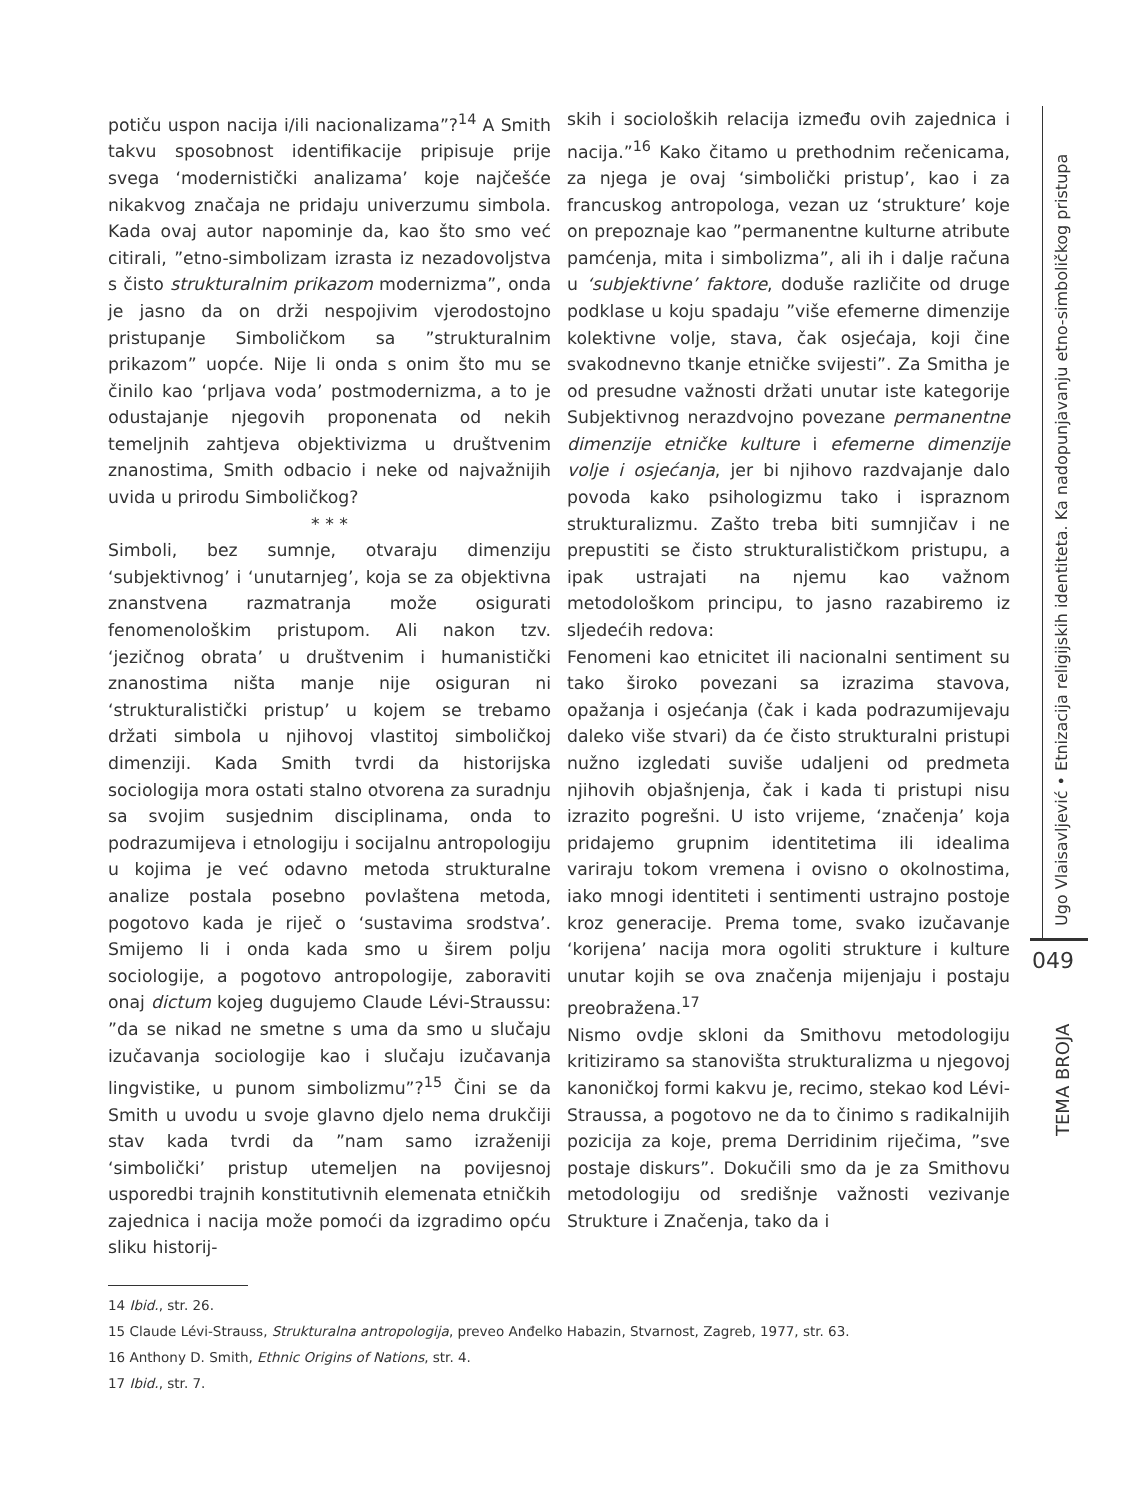potiču uspon nacija i/ili nacionalizama”?<sup>14</sup> A Smith takvu sposobnost identifikacije pripisuje prije svega ‘modernistički analizama’ koje najčešće nikakvog značaja ne pridaju univerzumu simbola. Kada ovaj autor napominje da, kao što smo već citirali, ”etno-simbolizam izrasta iz nezadovoljstva s čisto strukturalnim prikazom modernizma”, onda je jasno da on drži nespojivim vjerodostojno pristupanje Simboličkom sa ”strukturalnim prikazom” uopće. Nije li onda s onim što mu se činilo kao ‘prljava voda’ postmodernizma, a to je odustajanje njegovih proponenata od nekih temeljnih zahtjeva objektivizma u društvenim znanostima, Smith odbacio i neke od najvažnijih uvida u prirodu Simboličkog?
* * *
Simboli, bez sumnje, otvaraju dimenziju ‘subjektivnog’ i ‘unutarnjeg’, koja se za objektivna znanstvena razmatranja može osigurati fenomenološkim pristupom. Ali nakon tzv. ‘jezičnog obrata’ u društvenim i humanistički znanostima ništa manje nije osiguran ni ‘strukturalistički pristup’ u kojem se trebamo držati simbola u njihovoj vlastitoj simboličkoj dimenziji. Kada Smith tvrdi da historijska sociologija mora ostati stalno otvorena za suradnju sa svojim susjednim disciplinama, onda to podrazumijeva i etnologiju i socijalnu antropologiju u kojima je već odavno metoda strukturalne analize postala posebno povlaštena metoda, pogotovo kada je riječ o ‘sustavima srodstva’. Smijemo li i onda kada smo u širem polju sociologije, a pogotovo antropologije, zaboraviti onaj dictum kojeg dugujemo Claude Lévi-Straussu: ”da se nikad ne smetne s uma da smo u slučaju izučavanja sociologije kao i slučaju izučavanja lingvistike, u punom simbolizmu”?<sup>15</sup> Čini se da Smith u uvodu u svoje glavno djelo nema drukčiji stav kada tvrdi da ”nam samo izraženiji ‘simbolički’ pristup utemeljen na povijesnoj usporedbi trajnih konstitutivnih elemenata etničkih zajednica i nacija može pomoći da izgradimo opću sliku historij-
skih i socioloških relacija između ovih zajednica i nacija.”<sup>16</sup> Kako čitamo u prethodnim rečenicama, za njega je ovaj ‘simbolički pristup’, kao i za francuskog antropologa, vezan uz ‘strukture’ koje on prepoznaje kao ”permanentne kulturne atribute pamćenja, mita i simbolizma”, ali ih i dalje računa u ‘subjektivne’ faktore, doduše različite od druge podklase u koju spadaju ”više efemerne dimenzije kolektivne volje, stava, čak osjećaja, koji čine svakodnevno tkanje etničke svijesti”. Za Smitha je od presudne važnosti držati unutar iste kategorije Subjektivnog nerazdvojno povezane permanentne dimenzije etničke kulture i efemerne dimenzije volje i osjećanja, jer bi njihovo razdvajanje dalo povoda kako psihologizmu tako i ispraznom strukturalizmu. Zašto treba biti sumnjičav i ne prepustiti se čisto strukturalističkom pristupu, a ipak ustrajati na njemu kao važnom metodološkom principu, to jasno razabiremo iz sljedećih redova:
Fenomeni kao etnicitet ili nacionalni sentiment su tako široko povezani sa izrazima stavova, opažanja i osjećanja (čak i kada podrazumijevaju daleko više stvari) da će čisto strukturalni pristupi nužno izgledati suviše udaljeni od predmeta njihovih objašnjenja, čak i kada ti pristupi nisu izrazito pogrešni. U isto vrijeme, ‘značenja’ koja pridajemo grupnim identitetima ili idealima variraju tokom vremena i ovisno o okolnostima, iako mnogi identiteti i sentimenti ustrajno postoje kroz generacije. Prema tome, svako izučavanje ‘korijena’ nacija mora ogoliti strukture i kulture unutar kojih se ova značenja mijenjaju i postaju preobražena.<sup>17</sup>
Nismo ovdje skloni da Smithovu metodologiju kritiziramo sa stanovišta strukturalizma u njegovoj kanoničkoj formi kakvu je, recimo, stekao kod Lévi-Straussa, a pogotovo ne da to činimo s radikalnijih pozicija za koje, prema Derridinim riječima, ”sve postaje diskurs”. Dokučili smo da je za Smithovu metodologiju od središnje važnosti vezivanje Strukture i Značenja, tako da i
14 Ibid., str. 26.
15 Claude Lévi-Strauss, Strukturalna antropologija, preveo Anđelko Habazin, Stvarnost, Zagreb, 1977, str. 63.
16 Anthony D. Smith, Ethnic Origins of Nations, str. 4.
17 Ibid., str. 7.
Ugo Vlaisavljević • Etnizacija religijskih identiteta. Ka nadopunjavanju etno-simboličkog pristupa
049
TEMA BROJA